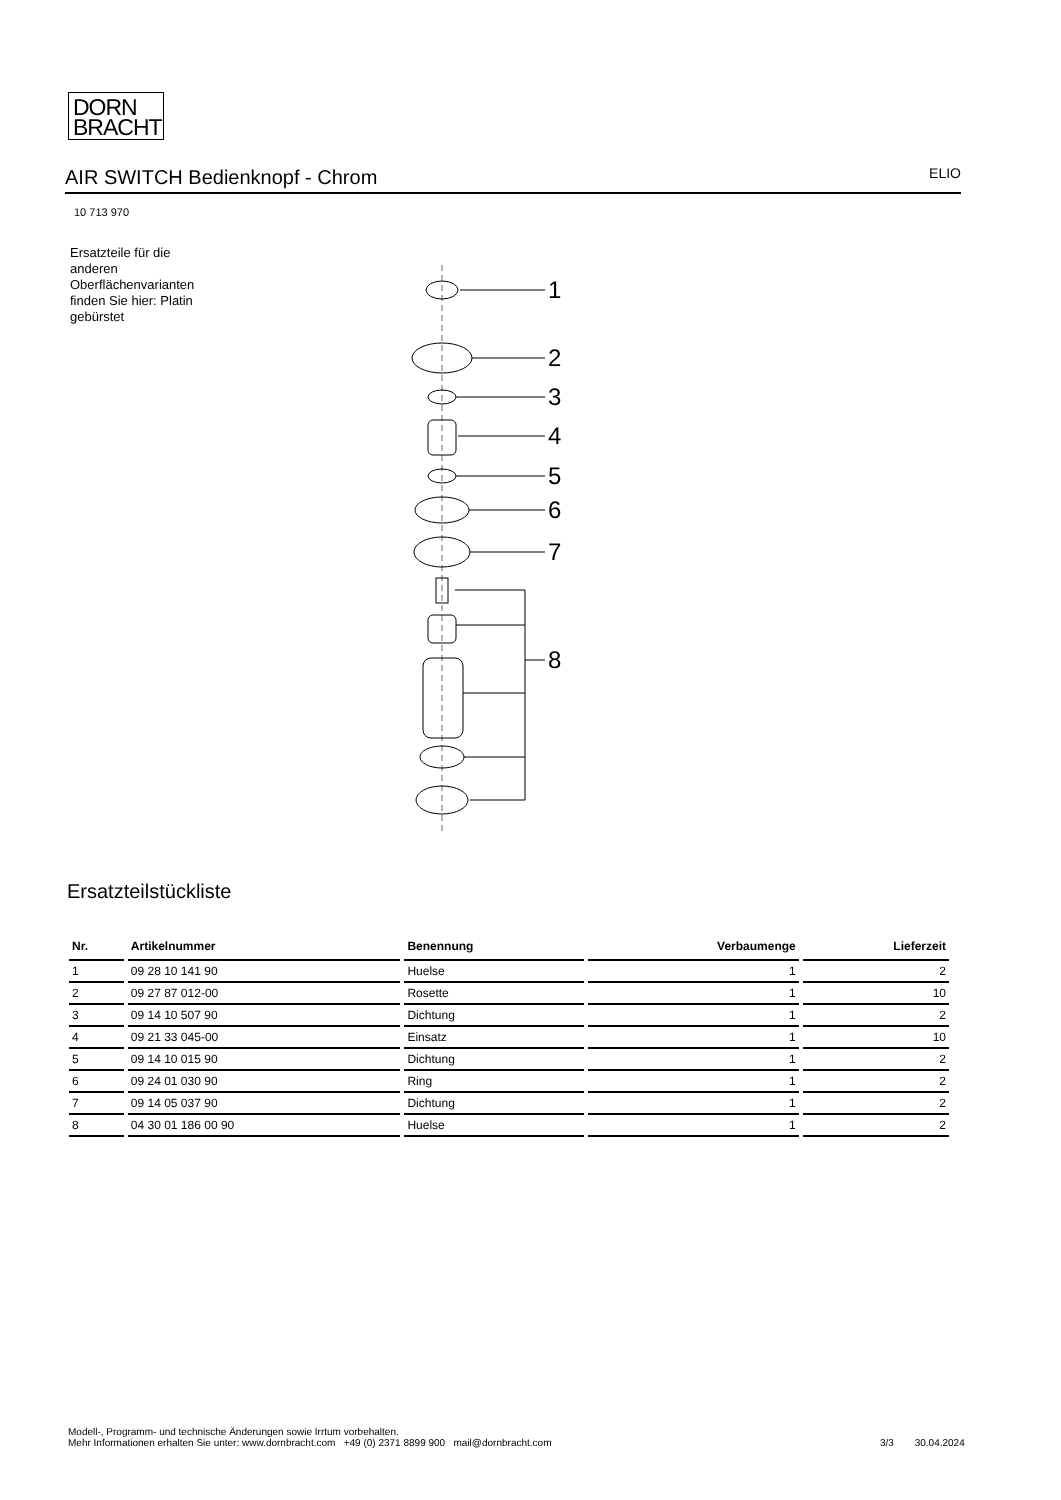DORN
BRACHT
AIR SWITCH Bedienknopf - Chrom
ELIO
10 713 970
Ersatzteile für die anderen Oberflächenvarianten finden Sie hier: Platin gebürstet
1
2
3
4
5
6
7
8
Ersatzteilstückliste
| Nr. | Artikelnummer | Benennung | Verbaumenge | Lieferzeit |
| --- | --- | --- | --- | --- |
| 1 | 09 28 10 141 90 | Huelse | 1 | 2 |
| 2 | 09 27 87 012-00 | Rosette | 1 | 10 |
| 3 | 09 14 10 507 90 | Dichtung | 1 | 2 |
| 4 | 09 21 33 045-00 | Einsatz | 1 | 10 |
| 5 | 09 14 10 015 90 | Dichtung | 1 | 2 |
| 6 | 09 24 01 030 90 | Ring | 1 | 2 |
| 7 | 09 14 05 037 90 | Dichtung | 1 | 2 |
| 8 | 04 30 01 186 00 90 | Huelse | 1 | 2 |
Modell-, Programm- und technische Änderungen sowie Irrtum vorbehalten.
Mehr Informationen erhalten Sie unter: www.dornbracht.com +49 (0) 2371 8899 900 mail@dornbracht.com
3/3 30.04.2024